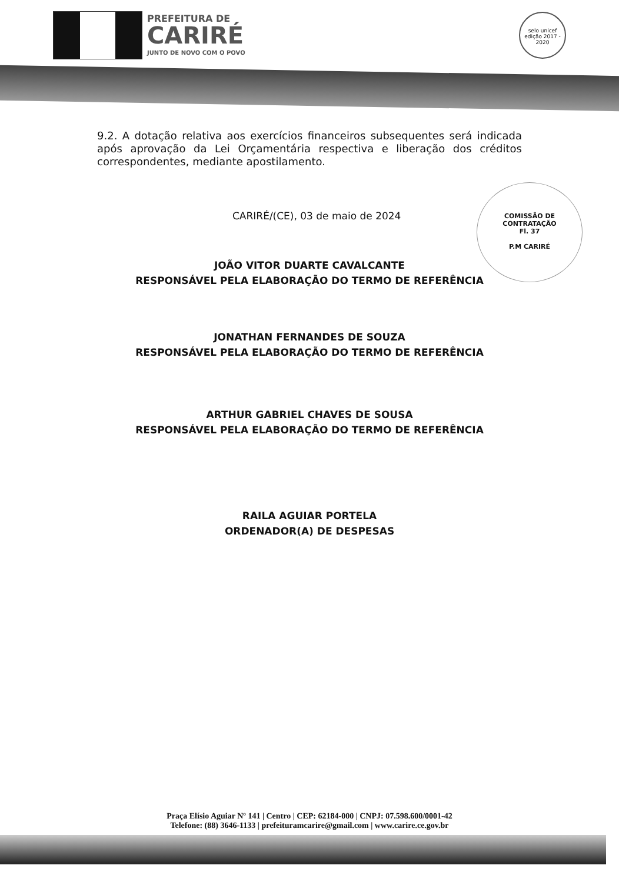PREFEITURA DE
CARIRÉ
JUNTO DE NOVO COM O POVO
selo unicef
edição 2017 - 2020
9.2. A dotação relativa aos exercícios financeiros subsequentes será indicada após aprovação da Lei Orçamentária respectiva e liberação dos créditos correspondentes, mediante apostilamento.
CARIRÉ/(CE), 03 de maio de 2024
COMISSÃO DE CONTRATAÇÃO
Fl. 37
P.M CARIRÉ
JOÃO VITOR DUARTE CAVALCANTE
RESPONSÁVEL PELA ELABORAÇÃO DO TERMO DE REFERÊNCIA
JONATHAN FERNANDES DE SOUZA
RESPONSÁVEL PELA ELABORAÇÃO DO TERMO DE REFERÊNCIA
ARTHUR GABRIEL CHAVES DE SOUSA
RESPONSÁVEL PELA ELABORAÇÃO DO TERMO DE REFERÊNCIA
RAILA AGUIAR PORTELA
ORDENADOR(A) DE DESPESAS
Praça Elísio Aguiar Nº 141 | Centro | CEP: 62184-000 | CNPJ: 07.598.600/0001-42
Telefone: (88) 3646-1133 | prefeituramcarire@gmail.com | www.carire.ce.gov.br